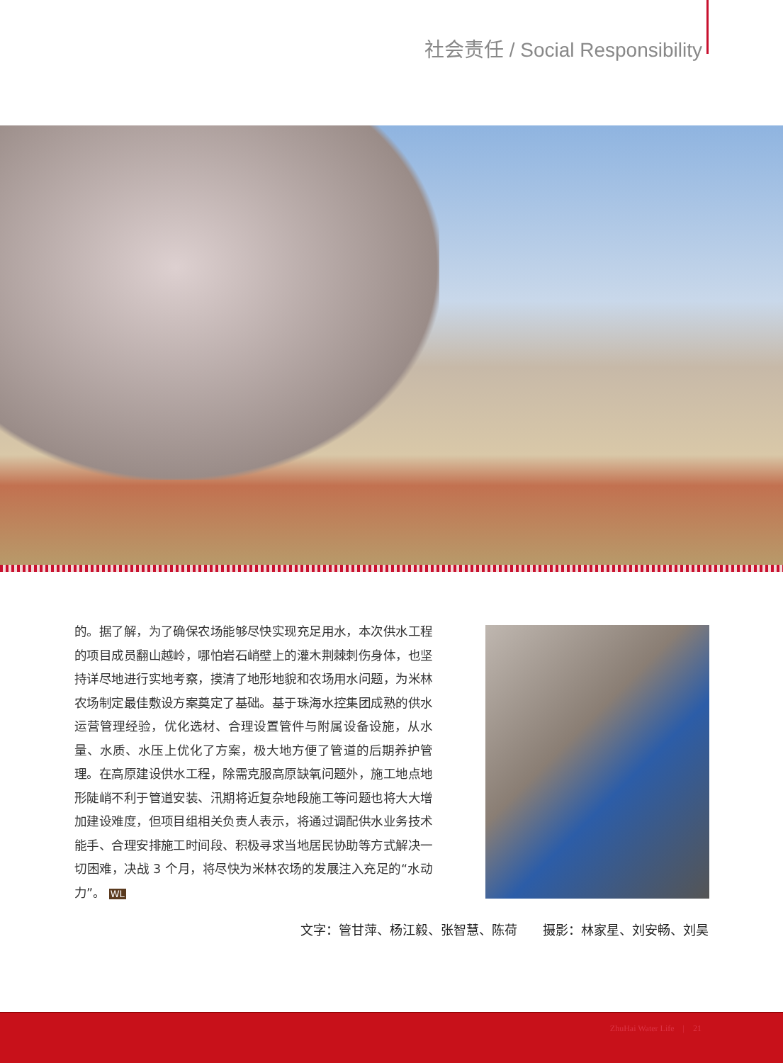社会责任 / Social Responsibility
的。据了解，为了确保农场能够尽快实现充足用水，本次供水工程的项目成员翻山越岭，哪怕岩石峭壁上的灌木荆棘刺伤身体，也坚持详尽地进行实地考察，摸清了地形地貌和农场用水问题，为米林农场制定最佳敷设方案奠定了基础。基于珠海水控集团成熟的供水运营管理经验，优化选材、合理设置管件与附属设备设施，从水量、水质、水压上优化了方案，极大地方便了管道的后期养护管理。在高原建设供水工程，除需克服高原缺氧问题外，施工地点地形陡峭不利于管道安装、汛期将近复杂地段施工等问题也将大大增加建设难度，但项目组相关负责人表示，将通过调配供水业务技术能手、合理安排施工时间段、积极寻求当地居民协助等方式解决一切困难，决战 3 个月，将尽快为米林农场的发展注入充足的“水动力”。 WL
文字：管甘萍、杨江毅、张智慧、陈荷　　摄影：林家星、刘安畅、刘昊
ZhuHai Water Life　|　21